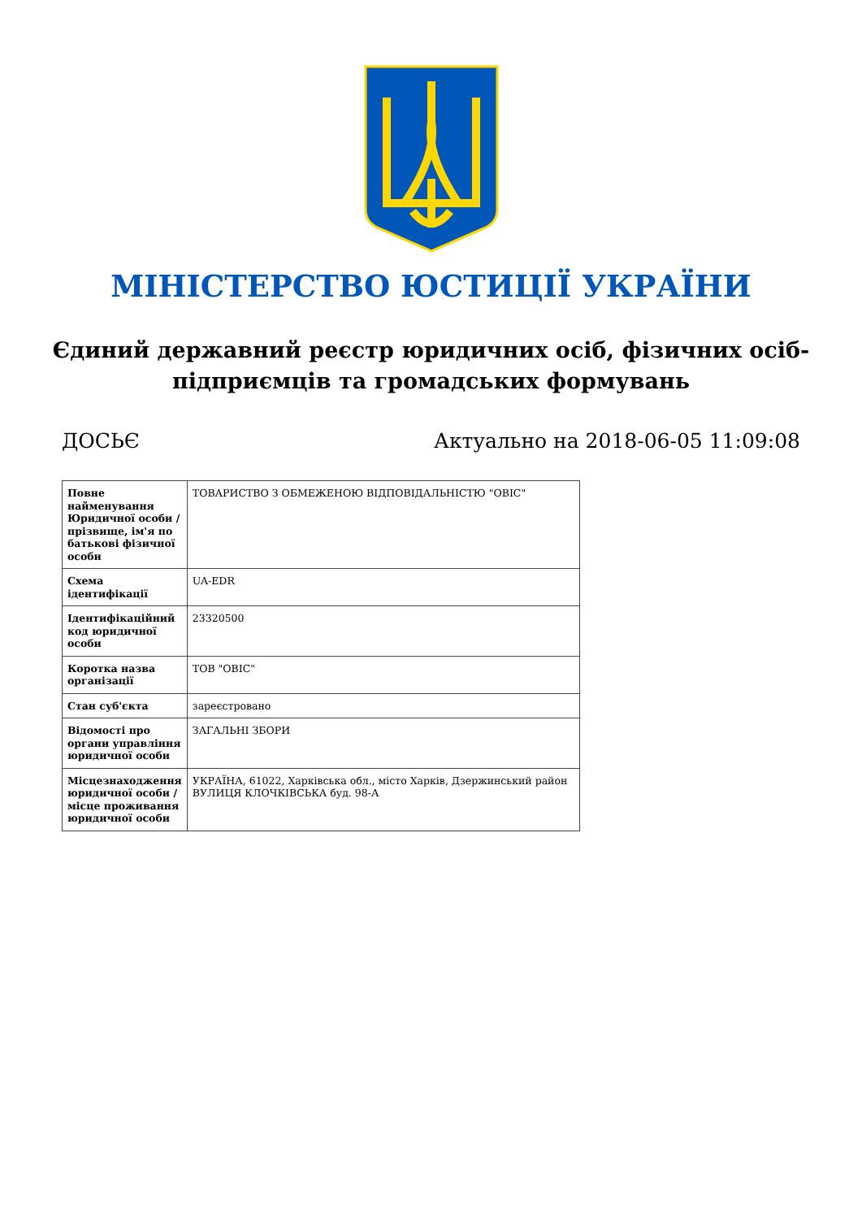МІНІСТЕРСТВО ЮСТИЦІЇ УКРАЇНИ
Єдиний державний реєстр юридичних осіб, фізичних осіб-підприємців та громадських формувань
ДОСЬЄ Актуально на 2018-06-05 11:09:08
| Повне найменування Юридичної особи / прізвище, ім'я по батькові фізичної особи | ТОВАРИСТВО З ОБМЕЖЕНОЮ ВІДПОВІДАЛЬНІСТЮ "ОВІС" |
| Схема ідентифікації | UA-EDR |
| Ідентифікаційний код юридичної особи | 23320500 |
| Коротка назва організації | ТОВ "ОВІС" |
| Стан суб'єкта | зареєстровано |
| Відомості про органи управління юридичної особи | ЗАГАЛЬНІ ЗБОРИ |
| Місцезнаходження юридичної особи / місце проживання юридичної особи | УКРАЇНА, 61022, Харківська обл., місто Харків, Дзержинський район ВУЛИЦЯ КЛОЧКІВСЬКА буд. 98-А |